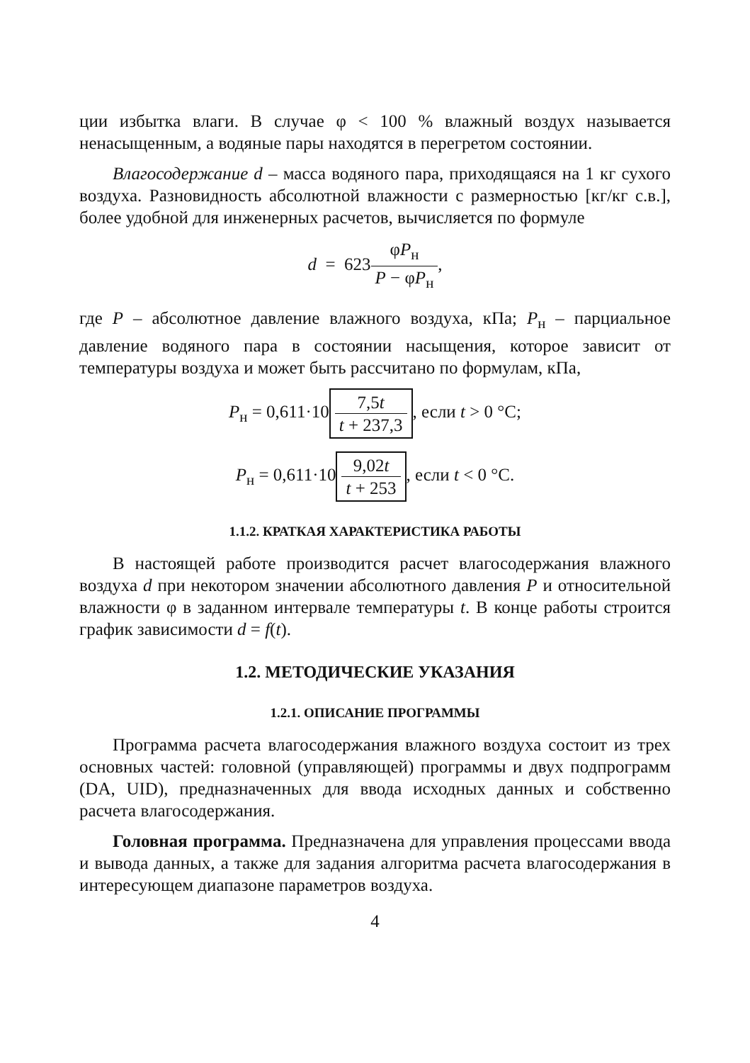ции избытка влаги. В случае φ < 100 % влажный воздух называется ненасыщенным, а водяные пары находятся в перегретом состоянии.
Влагосодержание d – масса водяного пара, приходящаяся на 1 кг сухого воздуха. Разновидность абсолютной влажности с размерностью [кг/кг с.в.], более удобной для инженерных расчетов, вычисляется по формуле
d = 623φP<sub>н</sub> P − φP<sub>н</sub>,
где P – абсолютное давление влажного воздуха, кПа; P<sub>н</sub> – парциальное давление водяного пара в состоянии насыщения, которое зависит от температуры воздуха и может быть рассчитано по формулам, кПа,
P<sub>н</sub> = 0,611·10 7,5t t + 237,3, если t > 0 °C;
P<sub>н</sub> = 0,611·10 9,02t t + 253, если t < 0 °C.
1.1.2. КРАТКАЯ ХАРАКТЕРИСТИКА РАБОТЫ
В настоящей работе производится расчет влагосодержания влажного воздуха d при некотором значении абсолютного давления P и относительной влажности φ в заданном интервале температуры t. В конце работы строится график зависимости d = f(t).
1.2. МЕТОДИЧЕСКИЕ УКАЗАНИЯ
1.2.1. ОПИСАНИЕ ПРОГРАММЫ
Программа расчета влагосодержания влажного воздуха состоит из трех основных частей: головной (управляющей) программы и двух подпрограмм (DA, UID), предназначенных для ввода исходных данных и собственно расчета влагосодержания.
Головная программа. Предназначена для управления процессами ввода и вывода данных, а также для задания алгоритма расчета влагосодержания в интересующем диапазоне параметров воздуха.
4